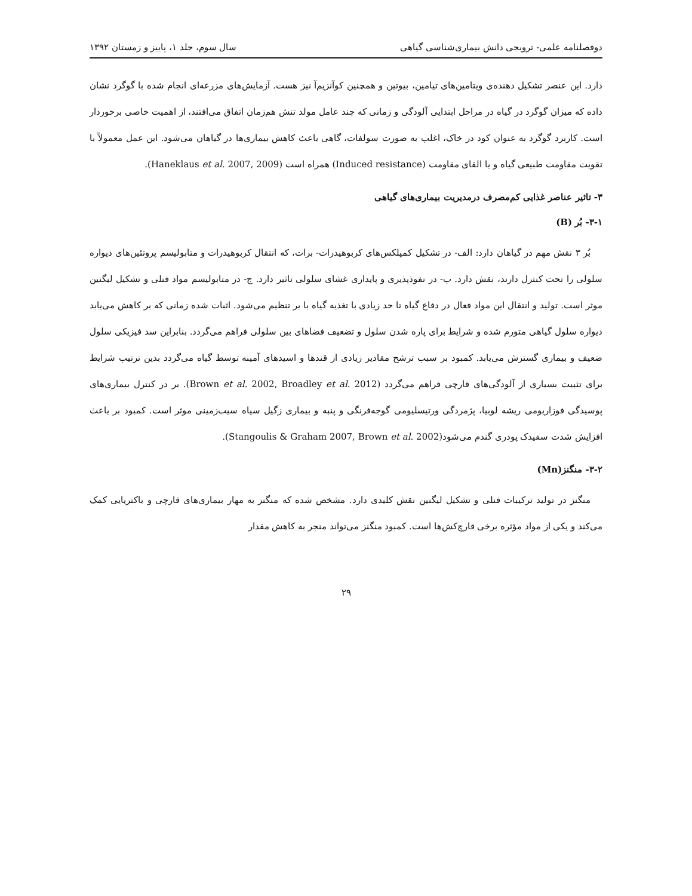دوفصلنامه علمی- ترویجی دانش بیماری‌شناسی گیاهی سال سوم، جلد ۱، پاییز و زمستان ۱۳۹۲
دارد. این عنصر تشکیل دهنده‌ی ویتامین‌های تیامین، بیوتین و همچنین کوآنزیم‌آ نیز هست. آزمایش‌های مزرعه‌ای انجام شده با گوگرد نشان داده که میزان گوگرد در گیاه در مراحل ابتدایی آلودگی و زمانی که چند عامل مولد تنش هم‌زمان اتفاق می‌افتند، از اهمیت خاصی برخوردار است. کاربرد گوگرد به عنوان کود در خاک، اغلب به صورت سولفات، گاهی باعث کاهش بیماری‌ها در گیاهان می‌شود. این عمل معمولاً با تقویت مقاومت طبیعی گیاه و یا القای مقاومت (Induced resistance) همراه است (Haneklaus et al. 2007, 2009).
۳- تاثیر عناصر غذایی کم‌مصرف درمدیریت بیماری‌های گیاهی
۳-۱- بُر (B)
بُر ۳ نقش مهم در گیاهان دارد: الف- در تشکیل کمپلکس‌های کربوهیدرات- برات، که انتقال کربوهیدرات و متابولیسم پروتئین‌های دیواره سلولی را تحت کنترل دارند، نقش دارد. ب- در نفوذپذیری و پایداری غشای سلولی تاثیر دارد. ج- در متابولیسم مواد فنلی و تشکیل لیگنین موثر است. تولید و انتقال این مواد فعال در دفاع گیاه تا حد زیادی با تغذیه گیاه با بر تنظیم می‌شود. اثبات شده زمانی که بر کاهش می‌یابد دیواره سلول گیاهی متورم شده و شرایط برای پاره شدن سلول و تضعیف فضاهای بین سلولی فراهم می‌گردد. بنابراین سد فیزیکی سلول ضعیف و بیماری گسترش می‌یابد. کمبود بر سبب ترشح مقادیر زیادی از قندها و اسیدهای آمینه توسط گیاه می‌گردد بدین ترتیب شرایط برای تثبیت بسیاری از آلودگی‌های قارچی فراهم می‌گردد (Brown et al. 2002, Broadley et al. 2012). بر در کنترل بیماری‌های پوسیدگی فوزاریومی ریشه لوبیا، پژمردگی ورتیسلیومی گوجه‌فرنگی و پنبه و بیماری زگیل سیاه سیب‌زمینی موثر است. کمبود بر باعث افزایش شدت سفیدک پودری گندم می‌شود(Stangoulis & Graham 2007, Brown et al. 2002).
۳-۲- منگنز(Mn)
منگنز در تولید ترکیبات فنلی و تشکیل لیگنین نقش کلیدی دارد. مشخص شده که منگنز به مهار بیماری‌های قارچی و باکتریایی کمک می‌کند و یکی از مواد مؤثره برخی قارچ‌کش‌ها است. کمبود منگنز می‌تواند منجر به کاهش مقدار
۲۹